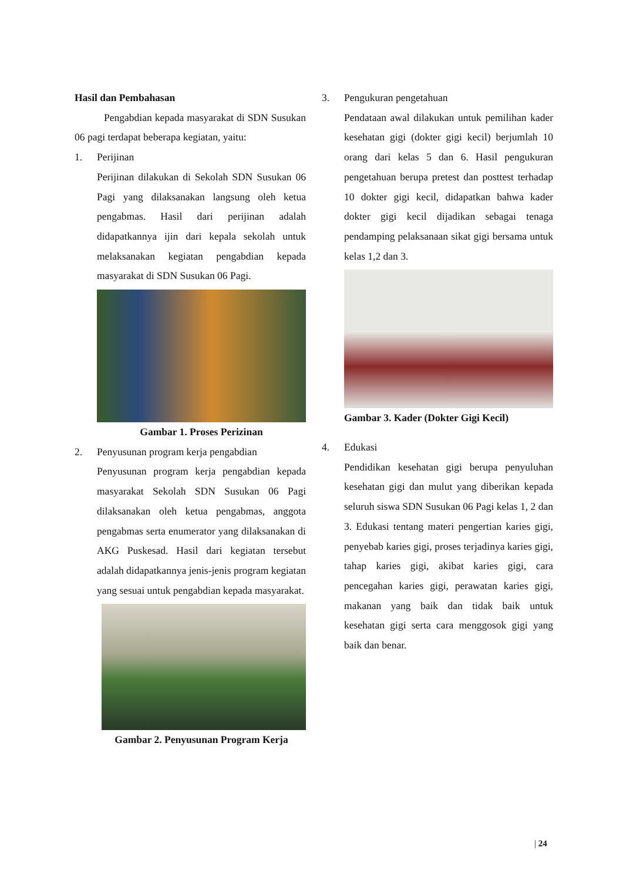Hasil dan Pembahasan
Pengabdian kepada masyarakat di SDN Susukan 06 pagi terdapat beberapa kegiatan, yaitu:
1. Perijinan
Perijinan dilakukan di Sekolah SDN Susukan 06 Pagi yang dilaksanakan langsung oleh ketua pengabmas. Hasil dari perijinan adalah didapatkannya ijin dari kepala sekolah untuk melaksanakan kegiatan pengabdian kepada masyarakat di SDN Susukan 06 Pagi.
Gambar 1. Proses Perizinan
2. Penyusunan program kerja pengabdian
Penyusunan program kerja pengabdian kepada masyarakat Sekolah SDN Susukan 06 Pagi dilaksanakan oleh ketua pengabmas, anggota pengabmas serta enumerator yang dilaksanakan di AKG Puskesad. Hasil dari kegiatan tersebut adalah didapatkannya jenis-jenis program kegiatan yang sesuai untuk pengabdian kepada masyarakat.
Gambar 2. Penyusunan Program Kerja
3. Pengukuran pengetahuan
Pendataan awal dilakukan untuk pemilihan kader kesehatan gigi (dokter gigi kecil) berjumlah 10 orang dari kelas 5 dan 6. Hasil pengukuran pengetahuan berupa pretest dan posttest terhadap 10 dokter gigi kecil, didapatkan bahwa kader dokter gigi kecil dijadikan sebagai tenaga pendamping pelaksanaan sikat gigi bersama untuk kelas 1,2 dan 3.
Gambar 3. Kader (Dokter Gigi Kecil)
4. Edukasi
Pendidikan kesehatan gigi berupa penyuluhan kesehatan gigi dan mulut yang diberikan kepada seluruh siswa SDN Susukan 06 Pagi kelas 1, 2 dan 3. Edukasi tentang materi pengertian karies gigi, penyebab karies gigi, proses terjadinya karies gigi, tahap karies gigi, akibat karies gigi, cara pencegahan karies gigi, perawatan karies gigi, makanan yang baik dan tidak baik untuk kesehatan gigi serta cara menggosok gigi yang baik dan benar.
| 24